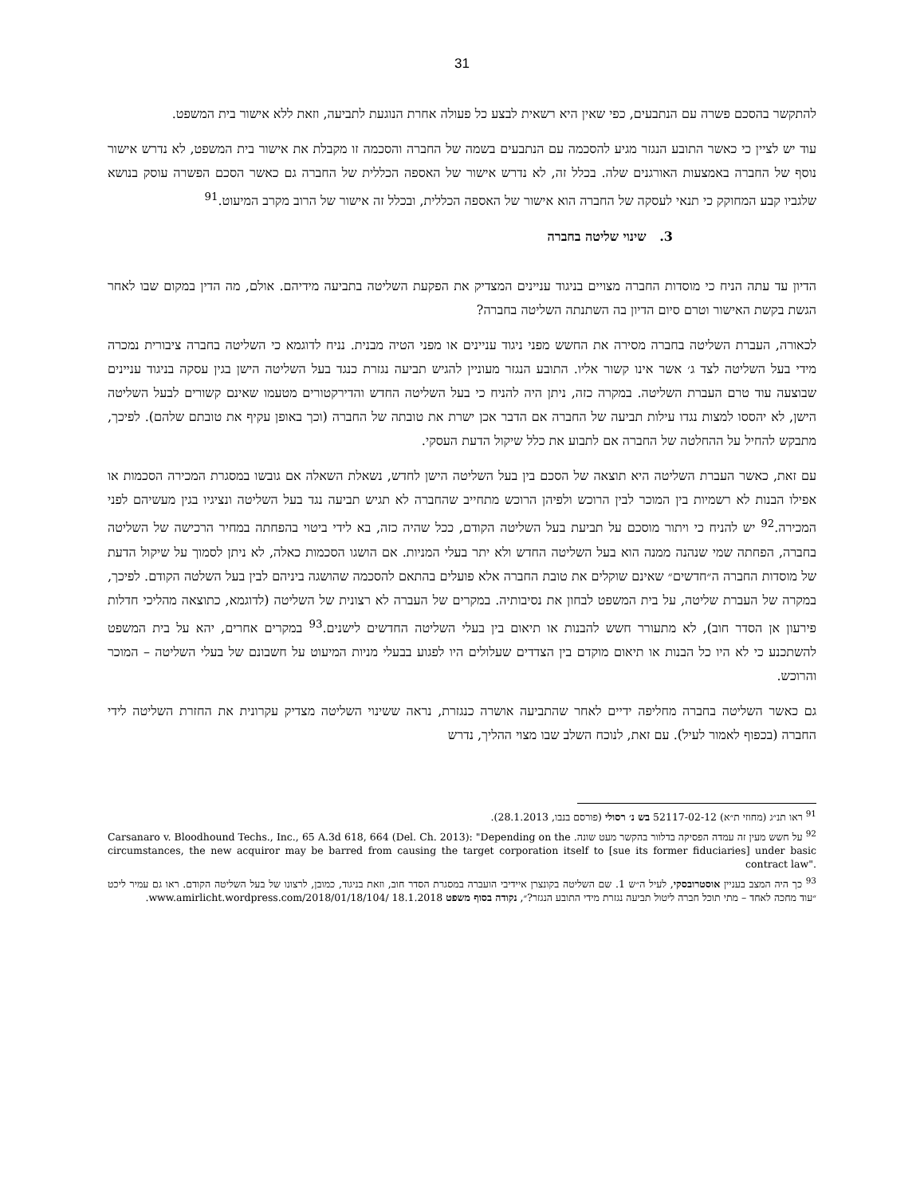31
להתקשר בהסכם פשרה עם הנתבעים, כפי שאין היא רשאית לבצע כל פעולה אחרת הנוגעת לתביעה, וזאת ללא אישור בית המשפט.
עוד יש לציין כי כאשר התובע הנגזר מגיע להסכמה עם הנתבעים בשמה של החברה והסכמה זו מקבלת את אישור בית המשפט, לא נדרש אישור נוסף של החברה באמצעות האורגנים שלה. בכלל זה, לא נדרש אישור של האספה הכללית של החברה גם כאשר הסכם הפשרה עוסק בנושא שלגביו קבע המחוקק כי תנאי לעסקה של החברה הוא אישור של האספה הכללית, ובכלל זה אישור של הרוב מקרב המיעוט.<sup>91</sup>
3. שינוי שליטה בחברה
הדיון עד עתה הניח כי מוסדות החברה מצויים בניגוד עניינים המצדיק את הפקעת השליטה בתביעה מידיהם. אולם, מה הדין במקום שבו לאחר הגשת בקשת האישור וטרם סיום הדיון בה השתנתה השליטה בחברה?
לכאורה, העברת השליטה בחברה מסירה את החשש מפני ניגוד עניינים או מפני הטיה מבנית. נניח לדוגמא כי השליטה בחברה ציבורית נמכרה מידי בעל השליטה לצד ג׳ אשר אינו קשור אליו. התובע הנגזר מעוניין להגיש תביעה נגזרת כנגד בעל השליטה הישן בגין עסקה בניגוד עניינים שבוצעה עוד טרם העברת השליטה. במקרה כזה, ניתן היה להניח כי בעל השליטה החדש והדירקטורים מטעמו שאינם קשורים לבעל השליטה הישן, לא יהססו למצות נגדו עילות תביעה של החברה אם הדבר אכן ישרת את טובתה של החברה (וכך באופן עקיף את טובתם שלהם). לפיכך, מתבקש להחיל על ההחלטה של החברה אם לתבוע את כלל שיקול הדעת העסקי.
עם זאת, כאשר העברת השליטה היא תוצאה של הסכם בין בעל השליטה הישן לחדש, נשאלת השאלה אם גובשו במסגרת המכירה הסכמות או אפילו הבנות לא רשמיות בין המוכר לבין הרוכש ולפיהן הרוכש מתחייב שהחברה לא תגיש תביעה נגד בעל השליטה ונציגיו בגין מעשיהם לפני המכירה.<sup>92</sup> יש להניח כי ויתור מוסכם על תביעת בעל השליטה הקודם, ככל שהיה כזה, בא לידי ביטוי בהפחתה במחיר הרכישה של השליטה בחברה, הפחתה שמי שנהנה ממנה הוא בעל השליטה החדש ולא יתר בעלי המניות. אם הושגו הסכמות כאלה, לא ניתן לסמוך על שיקול הדעת של מוסדות החברה ה״חדשים״ שאינם שוקלים את טובת החברה אלא פועלים בהתאם להסכמה שהושגה ביניהם לבין בעל השלטה הקודם. לפיכך, במקרה של העברת שליטה, על בית המשפט לבחון את נסיבותיה. במקרים של העברה לא רצונית של השליטה (לדוגמא, כתוצאה מהליכי חדלות פירעון אן הסדר חוב), לא מתעורר חשש להבנות או תיאום בין בעלי השליטה החדשים לישנים.<sup>93</sup> במקרים אחרים, יהא על בית המשפט להשתכנע כי לא היו כל הבנות או תיאום מוקדם בין הצדדים שעלולים היו לפגוע בבעלי מניות המיעוט על חשבונם של בעלי השליטה – המוכר והרוכש.
גם כאשר השליטה בחברה מחליפה ידיים לאחר שהתביעה אושרה כנגזרת, נראה ששינוי השליטה מצדיק עקרונית את החזרת השליטה לידי החברה (בכפוף לאמור לעיל). עם זאת, לנוכח השלב שבו מצוי ההליך, נדרש
<sup>91</sup> ראו תנ״ג (מחוזי ת״א) 52117-02-12 בש נ׳ רסולי (פורסם בנבו, 28.1.2013).
<sup>92</sup> על חשש מעין זה עמדה הפסיקה בדלוור בהקשר מעט שונה. Carsanaro v. Bloodhound Techs., Inc., 65 A.3d 618, 664 (Del. Ch. 2013): "Depending on the circumstances, the new acquiror may be barred from causing the target corporation itself to [sue its former fiduciaries] under basic contract law".
<sup>93</sup> כך היה המצב בעניין אוסטרובסקי, לעיל ה״ש 1. שם השליטה בקונצרן איידיבי הועברה במסגרת הסדר חוב, וזאת בניגוד, כמובן, לרצונו של בעל השליטה הקודם. ראו גם עמיר ליכט ״עוד מחכה לאחד – מתי תוכל חברה ליטול תביעה נגזרת מידי התובע הנגזר?״, נקודה בסוף משפט 18.1.2018 www.amirlicht.wordpress.com/2018/01/18/104/.